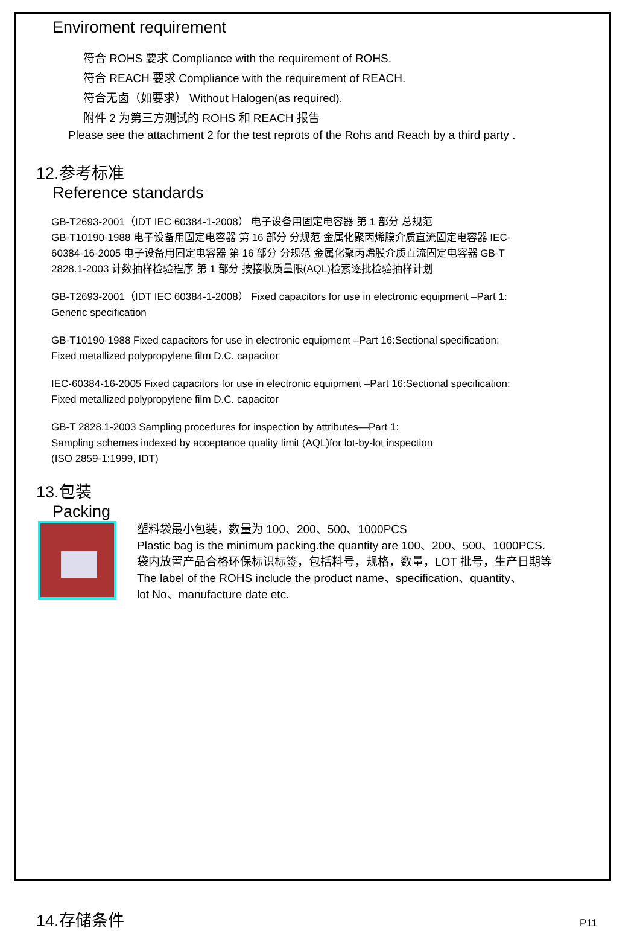Enviroment requirement
符合 ROHS 要求 Compliance with the requirement of ROHS.
符合 REACH 要求 Compliance with the requirement of REACH.
符合无卤（如要求） Without Halogen(as required).
附件 2 为第三方测试的 ROHS 和 REACH 报告
Please see the attachment 2 for the test reprots of the Rohs and Reach by a third party .
12.参考标准
Reference standards
GB-T2693-2001（IDT IEC 60384-1-2008） 电子设备用固定电容器 第 1 部分 总规范
GB-T10190-1988 电子设备用固定电容器 第 16 部分 分规范 金属化聚丙烯膜介质直流固定电容器 IEC-
60384-16-2005 电子设备用固定电容器 第 16 部分 分规范 金属化聚丙烯膜介质直流固定电容器 GB-T
2828.1-2003 计数抽样检验程序 第 1 部分 按接收质量限(AQL)检索逐批检验抽样计划
GB-T2693-2001（IDT IEC 60384-1-2008） Fixed capacitors for use in electronic equipment –Part 1:
Generic specification
GB-T10190-1988 Fixed capacitors for use in electronic equipment –Part 16:Sectional specification:
Fixed metallized polypropylene film D.C. capacitor
IEC-60384-16-2005 Fixed capacitors for use in electronic equipment –Part 16:Sectional specification:
Fixed metallized polypropylene film D.C. capacitor
GB-T 2828.1-2003 Sampling procedures for inspection by attributes—Part 1:
Sampling schemes indexed by acceptance quality limit (AQL)for lot-by-lot inspection
(ISO 2859-1:1999, IDT)
13.包装
Packing
塑料袋最小包装，数量为 100、200、500、1000PCS
Plastic bag is the minimum packing.the quantity are 100、200、500、1000PCS.
袋内放置产品合格环保标识标签，包括料号，规格，数量，LOT 批号，生产日期等
The label of the ROHS include the product name、specification、quantity、
lot No、manufacture date etc.
14.存储条件
P11